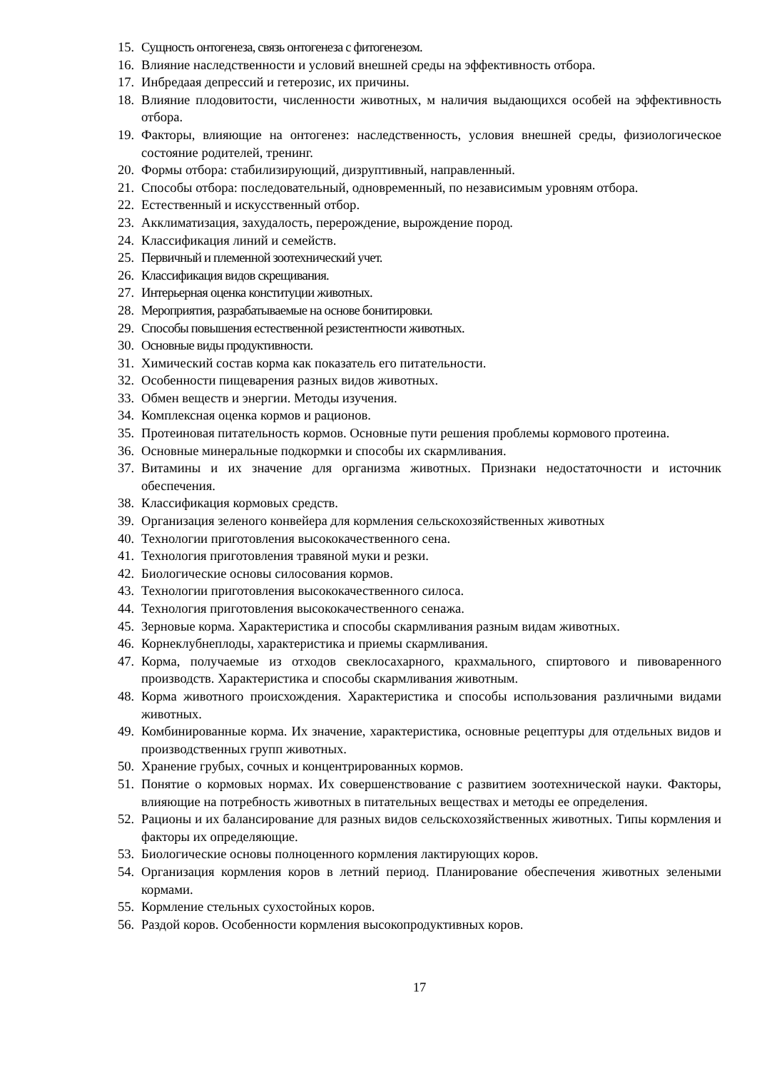15. Сущность онтогенеза, связь онтогенеза с фитогенезом.
16. Влияние наследственности и условий внешней среды на эффективность отбора.
17. Инбредаая депрессий и гетерозис, их причины.
18. Влияние плодовитости, численности животных, м наличия выдающихся особей на эффективность отбора.
19. Факторы, влияющие на онтогенез: наследственность, условия внешней среды, физиологическое состояние родителей, тренинг.
20. Формы отбора: стабилизирующий, дизруптивный, направленный.
21. Способы отбора: последовательный, одновременный, по независимым уровням отбора.
22. Естественный и искусственный отбор.
23. Акклиматизация, захудалость, перерождение, вырождение пород.
24. Классификация линий и семейств.
25. Первичный и племенной зоотехнический учет.
26. Классификация видов скрещивания.
27. Интерьерная оценка конституции животных.
28. Мероприятия, разрабатываемые на основе бонитировки.
29. Способы повышения естественной резистентности животных.
30. Основные виды продуктивности.
31. Химический состав корма как показатель его питательности.
32. Особенности пищеварения разных видов животных.
33. Обмен веществ и энергии. Методы изучения.
34. Комплексная оценка кормов и рационов.
35. Протеиновая питательность кормов. Основные пути решения проблемы кормового протеина.
36. Основные минеральные подкормки и способы их скармливания.
37. Витамины и их значение для организма животных. Признаки недостаточности и источник обеспечения.
38. Классификация кормовых средств.
39. Организация зеленого конвейера для кормления сельскохозяйственных животных
40. Технологии приготовления высококачественного сена.
41. Технология приготовления травяной муки и резки.
42. Биологические основы силосования кормов.
43. Технологии приготовления высококачественного силоса.
44. Технология приготовления высококачественного сенажа.
45. Зерновые корма. Характеристика и способы скармливания разным видам животных.
46. Корнеклубнеплоды, характеристика и приемы скармливания.
47. Корма, получаемые из отходов свеклосахарного, крахмального, спиртового и пивоваренного производств. Характеристика и способы скармливания животным.
48. Корма животного происхождения. Характеристика и способы использования различными видами животных.
49. Комбинированные корма. Их значение, характеристика, основные рецептуры для отдельных видов и производственных групп животных.
50. Хранение грубых, сочных и концентрированных кормов.
51. Понятие о кормовых нормах. Их совершенствование с развитием зоотехнической науки. Факторы, влияющие на потребность животных в питательных веществах и методы ее определения.
52. Рационы и их балансирование для разных видов сельскохозяйственных животных. Типы кормления и факторы их определяющие.
53. Биологические основы полноценного кормления лактирующих коров.
54. Организация кормления коров в летний период. Планирование обеспечения животных зелеными кормами.
55. Кормление стельных сухостойных коров.
56. Раздой коров. Особенности кормления высокопродуктивных коров.
17